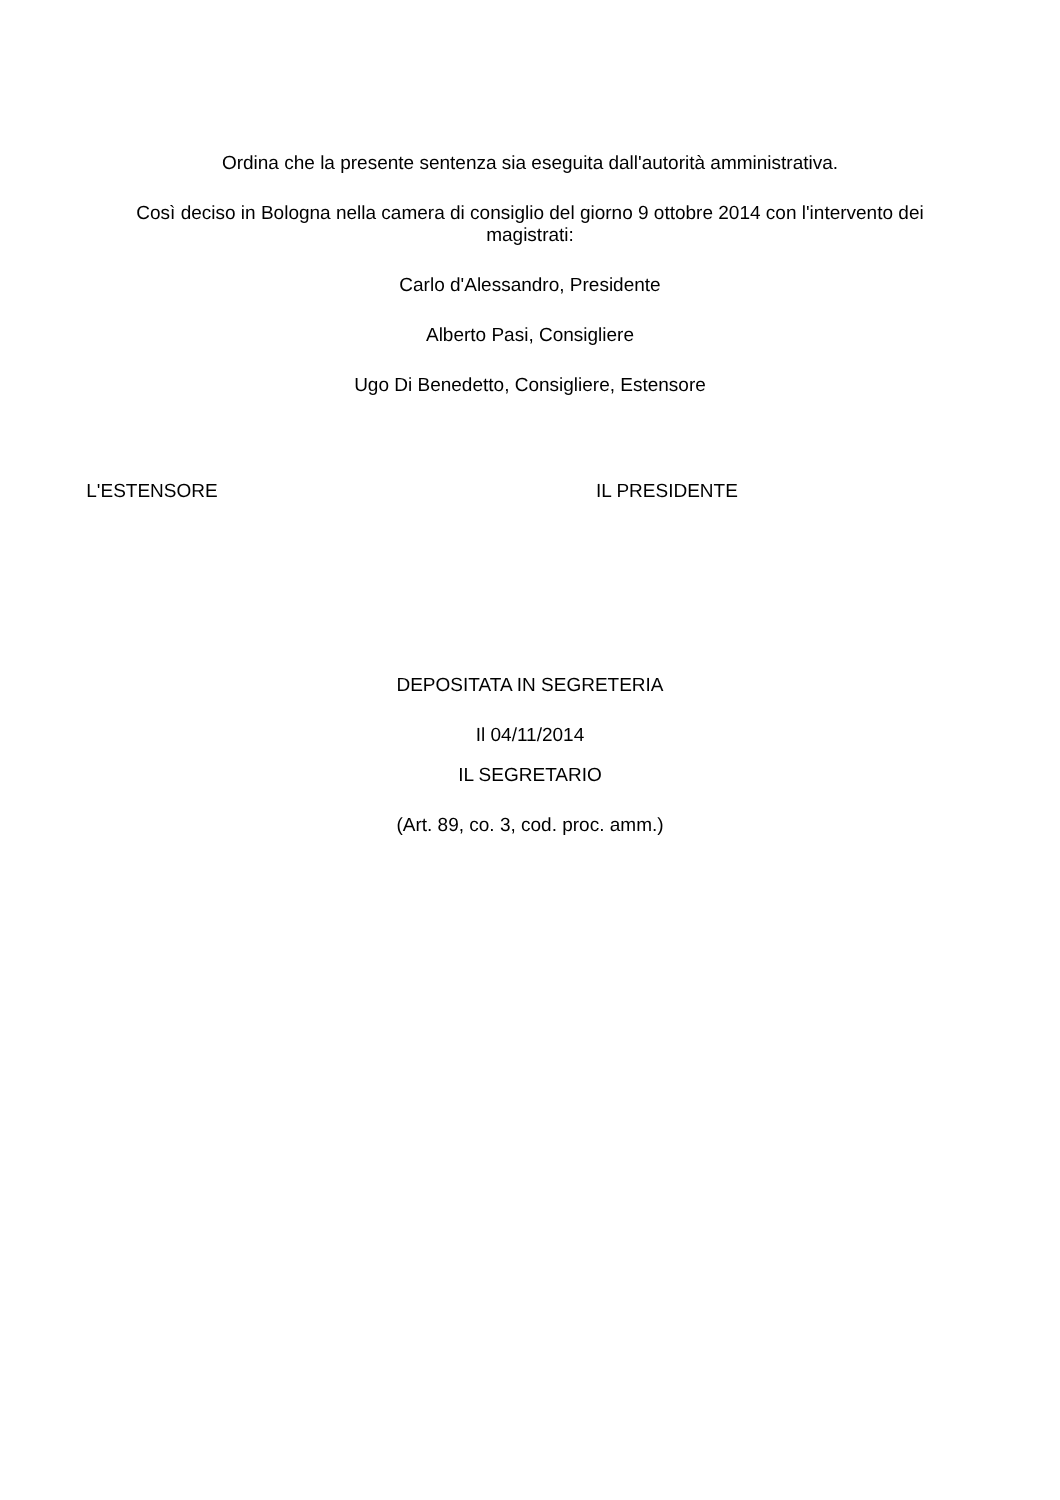Ordina che la presente sentenza sia eseguita dall'autorità amministrativa.
Così deciso in Bologna nella camera di consiglio del giorno 9 ottobre 2014 con l'intervento dei magistrati:
Carlo d'Alessandro, Presidente
Alberto Pasi, Consigliere
Ugo Di Benedetto, Consigliere, Estensore
L'ESTENSORE IL PRESIDENTE
DEPOSITATA IN SEGRETERIA
Il 04/11/2014
IL SEGRETARIO
(Art. 89, co. 3, cod. proc. amm.)